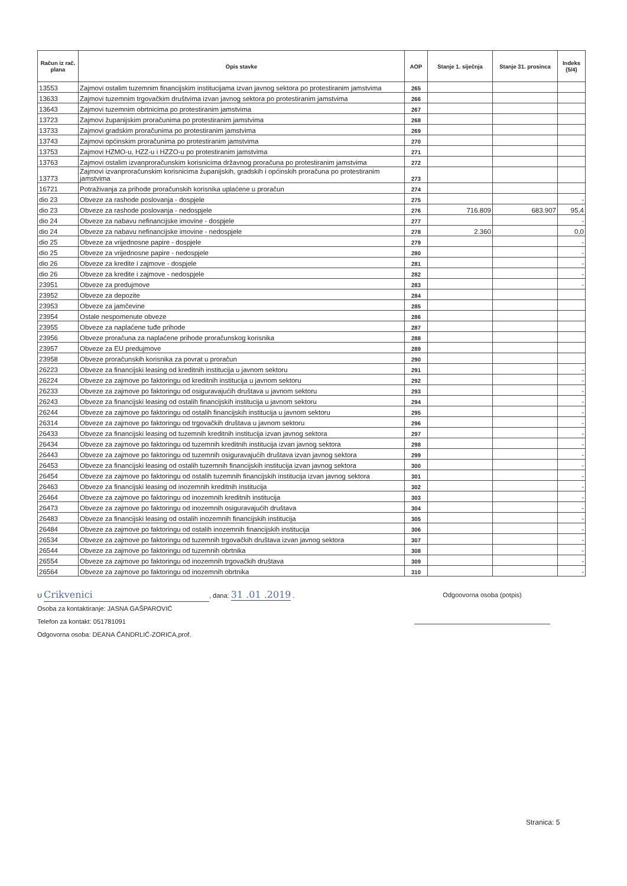| Račun iz rač. plana | Opis stavke | AOP | Stanje 1. siječnja | Stanje 31. prosinca | Indeks (5/4) |
| --- | --- | --- | --- | --- | --- |
| 13553 | Zajmovi ostalim tuzemnim financijskim institucijama izvan javnog sektora po protestiranim jamstvima | 265 | | | |
| 13633 | Zajmovi tuzemnim trgovačkim društvima izvan javnog sektora po protestiranim jamstvima | 266 | | | |
| 13643 | Zajmovi tuzemnim obrtnicima po protestiranim jamstvima | 267 | | | |
| 13723 | Zajmovi županijskim proračunima po protestiranim jamstvima | 268 | | | |
| 13733 | Zajmovi gradskim proračunima po protestiranim jamstvima | 269 | | | |
| 13743 | Zajmovi općinskim proračunima po protestiranim jamstvima | 270 | | | |
| 13753 | Zajmovi HZMO-u, HZZ-u i HZZO-u po protestiranim jamstvima | 271 | | | |
| 13763 | Zajmovi ostalim izvanproračunskim korisnicima državnog proračuna po protestiranim jamstvima | 272 | | | |
| 13773 | Zajmovi izvanproračunskim korisnicima županijskih, gradskih i općinskih proračuna po protestiranim jamstvima | 273 | | | |
| 16721 | Potraživanja za prihode proračunskih korisnika uplaćene u proračun | 274 | | | |
| dio 23 | Obveze za rashode poslovanja - dospjele | 275 | | | - |
| dio 23 | Obveze za rashode poslovanja - nedospjele | 276 | 716.809 | 683.907 | 95,4 |
| dio 24 | Obveze za nabavu nefinancijske imovine - dospjele | 277 | | | - |
| dio 24 | Obveze za nabavu nefinancijske imovine - nedospjele | 278 | 2.360 | | 0,0 |
| dio 25 | Obveze za vrijednosne papire - dospjele | 279 | | | - |
| dio 25 | Obveze za vrijednosne papire - nedospjele | 280 | | | - |
| dio 26 | Obveze za kredite i zajmove - dospjele | 281 | | | - |
| dio 26 | Obveze za kredite i zajmove - nedospjele | 282 | | | - |
| 23951 | Obveze za predujmove | 283 | | | - |
| 23952 | Obveze za depozite | 284 | | | |
| 23953 | Obveze za jamčevine | 285 | | | |
| 23954 | Ostale nespomenute obveze | 286 | | | |
| 23955 | Obveze za naplaćene tuđe prihode | 287 | | | |
| 23956 | Obveze proračuna za naplaćene prihode proračunskog korisnika | 288 | | | |
| 23957 | Obveze za EU predujmove | 289 | | | |
| 23958 | Obveze proračunskih korisnika za povrat u proračun | 290 | | | |
| 26223 | Obveze za financijski leasing od kreditnih institucija u javnom sektoru | 291 | | | - |
| 26224 | Obveze za zajmove po faktoringu od kreditnih institucija u javnom sektoru | 292 | | | - |
| 26233 | Obveze za zajmove po faktoringu od osiguravajućih društava u javnom sektoru | 293 | | | - |
| 26243 | Obveze za financijski leasing od ostalih financijskih institucija u javnom sektoru | 294 | | | - |
| 26244 | Obveze za zajmove po faktoringu od ostalih financijskih institucija u javnom sektoru | 295 | | | - |
| 26314 | Obveze za zajmove po faktoringu od trgovačkih društava u javnom sektoru | 296 | | | - |
| 26433 | Obveze za financijski leasing od tuzemnih kreditnih institucija izvan javnog sektora | 297 | | | - |
| 26434 | Obveze za zajmove po faktoringu od tuzemnih kreditnih institucija izvan javnog sektora | 298 | | | - |
| 26443 | Obveze za zajmove po faktoringu od tuzemnih osiguravajućih društava izvan javnog sektora | 299 | | | - |
| 26453 | Obveze za financijski leasing od ostalih tuzemnih financijskih institucija izvan javnog sektora | 300 | | | - |
| 26454 | Obveze za zajmove po faktoringu od ostalih tuzemnih financijskih institucija izvan javnog sektora | 301 | | | - |
| 26463 | Obveze za financijski leasing od inozemnih kreditnih institucija | 302 | | | - |
| 26464 | Obveze za zajmove po faktoringu od inozemnih kreditnih institucija | 303 | | | - |
| 26473 | Obveze za zajmove po faktoringu od inozemnih osiguravajućih društava | 304 | | | - |
| 26483 | Obveze za financijski leasing od ostalih inozemnih financijskih institucija | 305 | | | - |
| 26484 | Obveze za zajmove po faktoringu od ostalih inozemnih financijskih institucija | 306 | | | - |
| 26534 | Obveze za zajmove po faktoringu od tuzemnih trgovačkih društava izvan javnog sektora | 307 | | | - |
| 26544 | Obveze za zajmove po faktoringu od tuzemnih obrtnika | 308 | | | - |
| 26554 | Obveze za zajmove po faktoringu od inozemnih trgovačkih društava | 309 | | | - |
| 26564 | Obveze za zajmove po faktoringu od inozemnih obrtnika | 310 | | | - |
Odgoovorna osoba (potpis)
U Crikvenici, dana: 31 .01 .2019 .
Osoba za kontaktiranje: JASNA GAŠPAROVIĆ
Telefon za kontakt: 051781091
Odgovorna osoba: DEANA ČANDRLIĆ-ZORICA,prof.
Stranica: 5